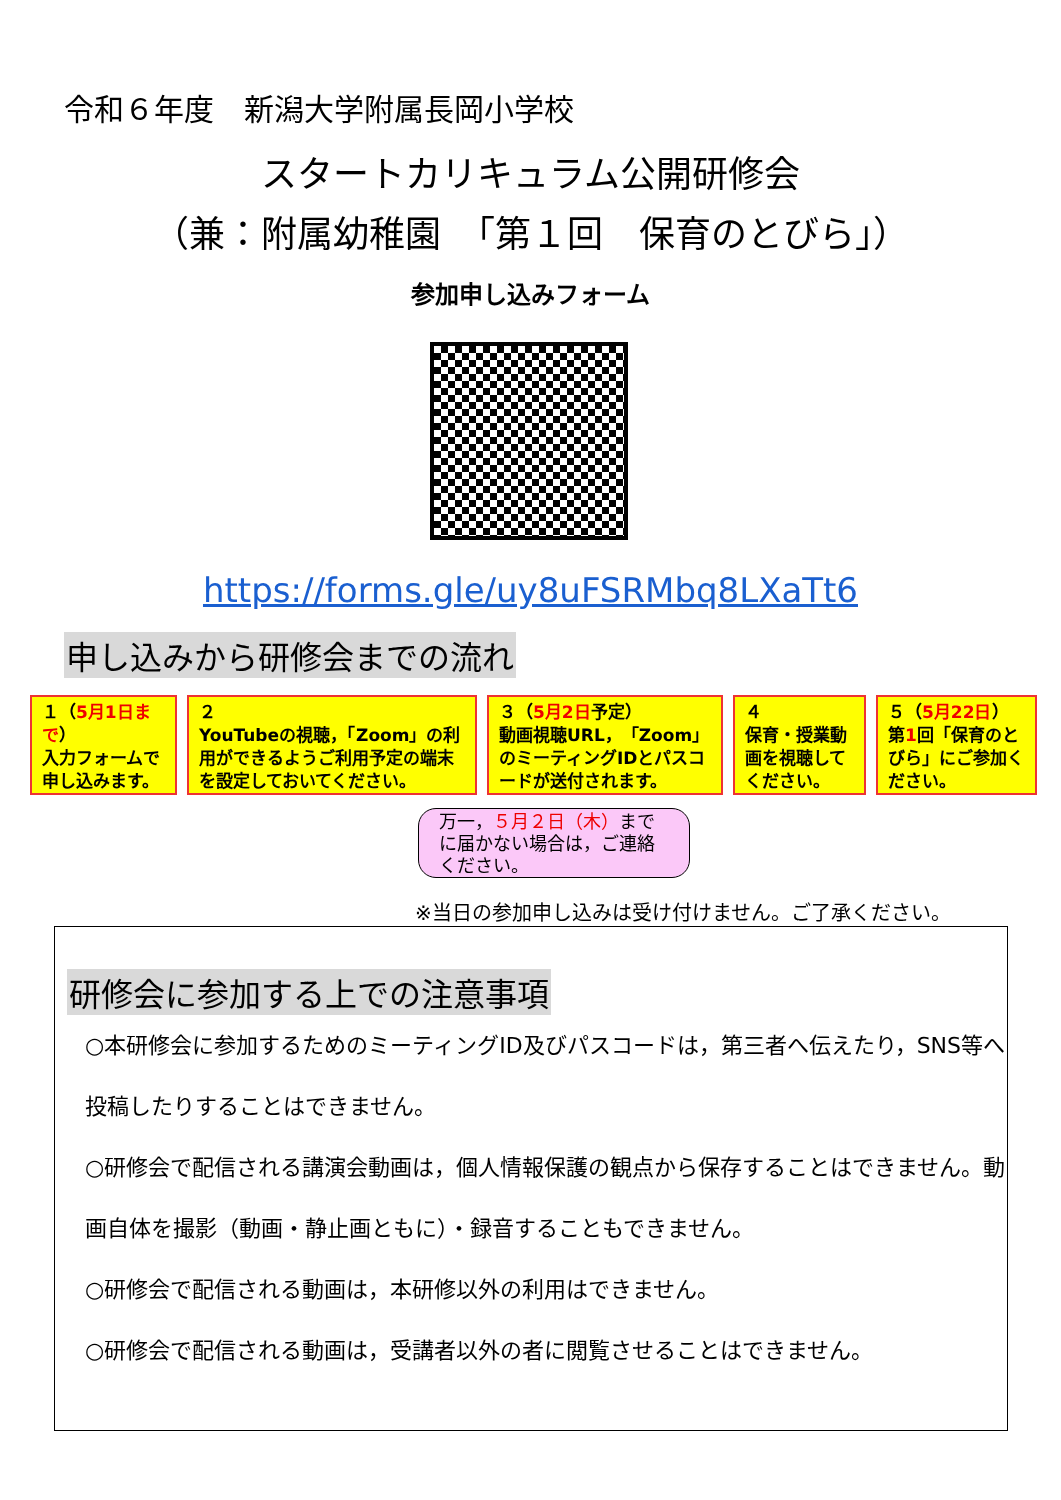令和６年度　新潟大学附属長岡小学校
スタートカリキュラム公開研修会
（兼：附属幼稚園　「第１回　保育のとびら」）
参加申し込みフォーム
https://forms.gle/uy8uFSRMbq8LXaTt6
申し込みから研修会までの流れ
１（5月1日まで）
入力フォームで申し込みます。
２
YouTubeの視聴，「Zoom」の利用ができるようご利用予定の端末を設定しておいてください。
３（5月2日予定）
動画視聴URL，「Zoom」のミーティングIDとパスコードが送付されます。
４
保育・授業動画を視聴してください。
５（5月22日）
第1回「保育のとびら」にご参加ください。
万一，５月２日（木）までに届かない場合は，ご連絡ください。
※当日の参加申し込みは受け付けません。ご了承ください。
研修会に参加する上での注意事項
○本研修会に参加するためのミーティングID及びパスコードは，第三者へ伝えたり，SNS等へ投稿したりすることはできません。
○研修会で配信される講演会動画は，個人情報保護の観点から保存することはできません。動画自体を撮影（動画・静止画ともに）・録音することもできません。
○研修会で配信される動画は，本研修以外の利用はできません。
○研修会で配信される動画は，受講者以外の者に閲覧させることはできません。